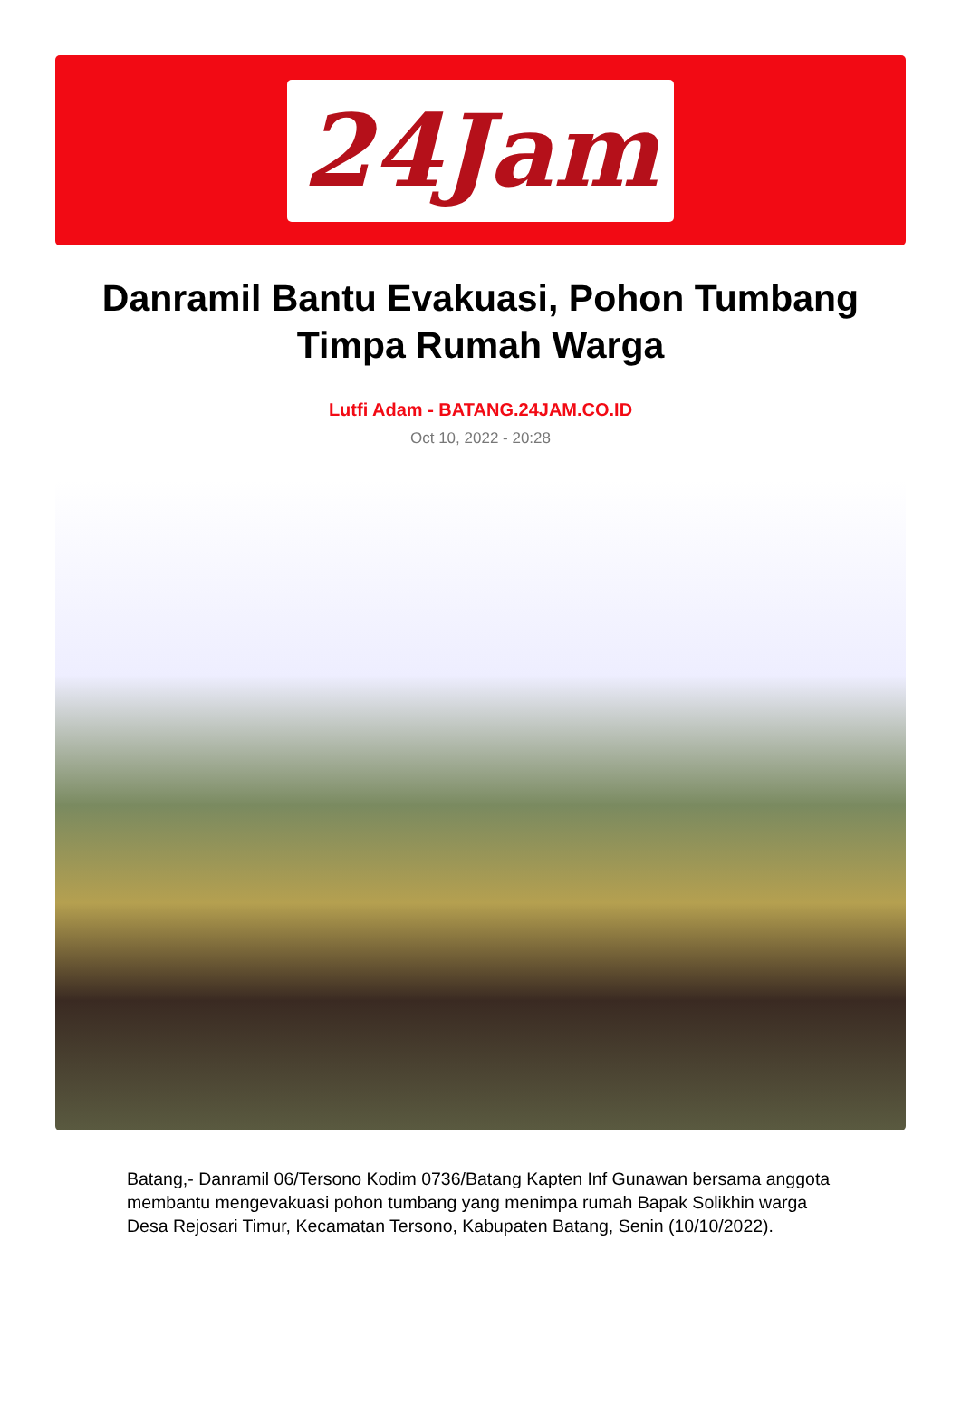24Jam
Danramil Bantu Evakuasi, Pohon Tumbang Timpa Rumah Warga
Lutfi Adam - BATANG.24JAM.CO.ID
Oct 10, 2022 - 20:28
Batang,- Danramil 06/Tersono Kodim 0736/Batang Kapten Inf Gunawan bersama anggota membantu mengevakuasi pohon tumbang yang menimpa rumah Bapak Solikhin warga Desa Rejosari Timur, Kecamatan Tersono, Kabupaten Batang, Senin (10/10/2022).